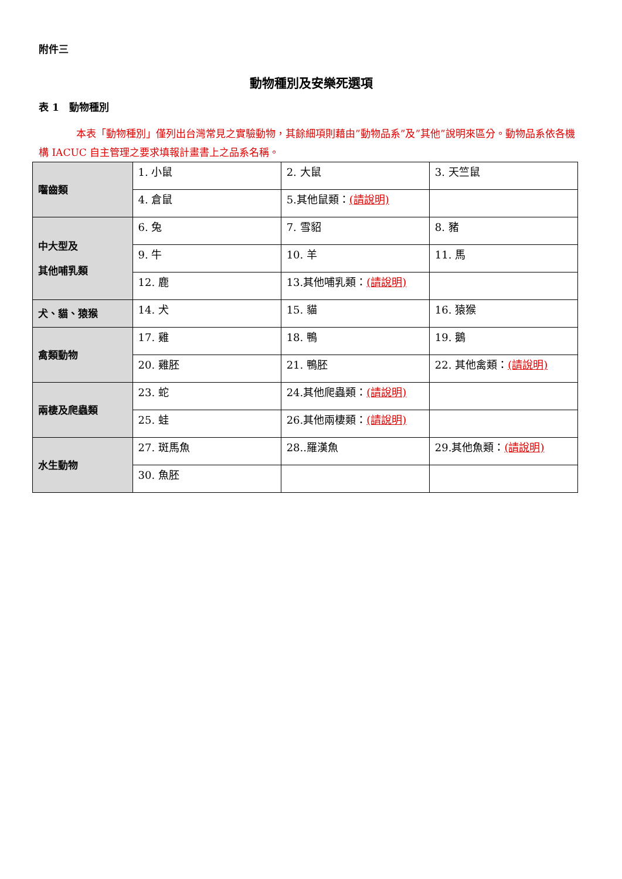附件三
動物種別及安樂死選項
表 1　動物種別
本表「動物種別」僅列出台灣常見之實驗動物，其餘細項則藉由”動物品系”及”其他”說明來區分。動物品系依各機構 IACUC 自主管理之要求填報計畫書上之品系名稱。
| 囓齒類 | 1. 小鼠 | 2. 大鼠 | 3. 天竺鼠 |
| | 4. 倉鼠 | 5.其他鼠類： (請說明) | |
| 中大型及 其他哺乳類 | 6. 兔 | 7. 雪貂 | 8. 豬 |
| | 9. 牛 | 10. 羊 | 11. 馬 |
| | 12. 鹿 | 13.其他哺乳類： (請說明) | |
| 犬、貓、猿猴 | 14. 犬 | 15. 貓 | 16. 猿猴 |
| 禽類動物 | 17. 雞 | 18. 鴨 | 19. 鵝 |
| | 20. 雞胚 | 21. 鴨胚 | 22. 其他禽類： (請說明) |
| 兩棲及爬蟲類 | 23. 蛇 | 24.其他爬蟲類： (請說明) | |
| | 25. 蛙 | 26.其他兩棲類： (請說明) | |
| 水生動物 | 27. 斑馬魚 | 28..羅漢魚 | 29.其他魚類： (請說明) |
| | 30. 魚胚 | | |